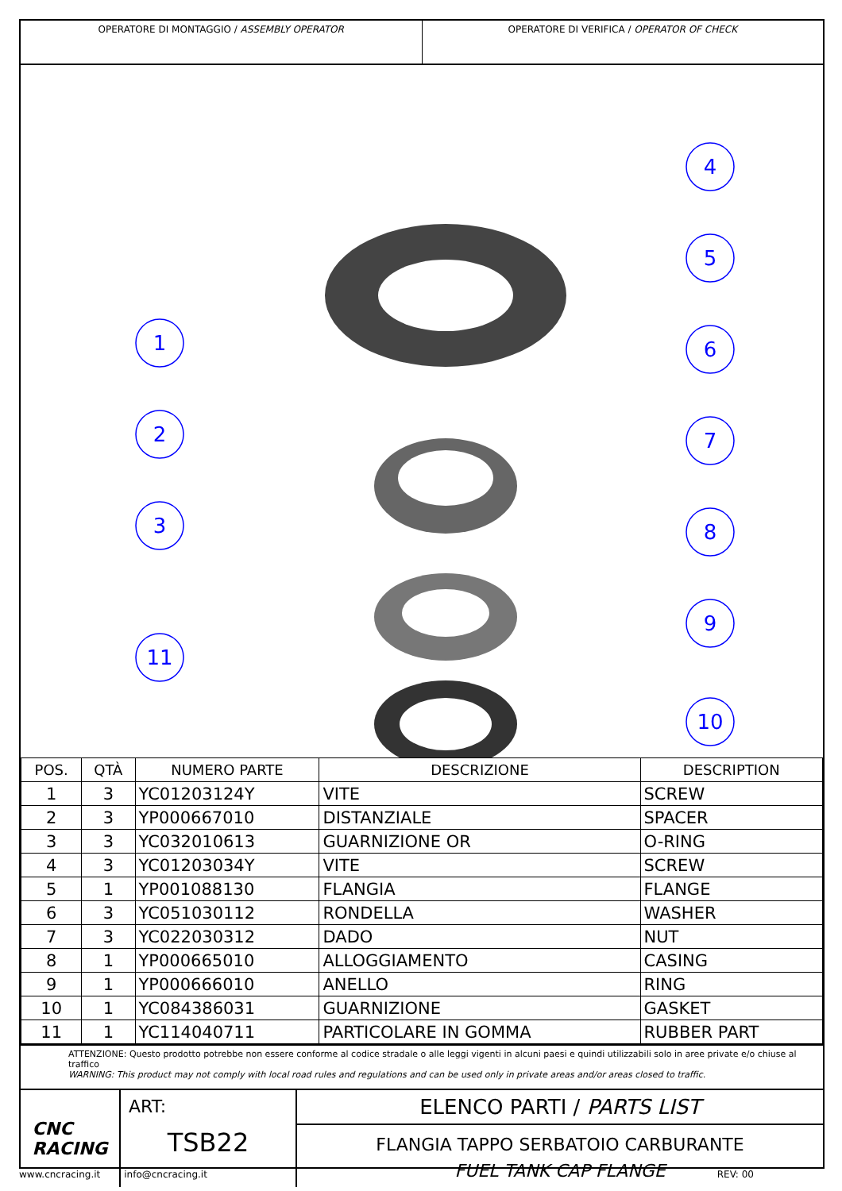OPERATORE DI MONTAGGIO / ASSEMBLY OPERATOR
OPERATORE DI VERIFICA / OPERATOR OF CHECK
1
2
3
11
4
5
6
7
8
9
10
| POS. | QTÀ | NUMERO PARTE | DESCRIZIONE | DESCRIPTION |
| --- | --- | --- | --- | --- |
| 1 | 3 | YC01203124Y | VITE | SCREW |
| 2 | 3 | YP000667010 | DISTANZIALE | SPACER |
| 3 | 3 | YC032010613 | GUARNIZIONE OR | O-RING |
| 4 | 3 | YC01203034Y | VITE | SCREW |
| 5 | 1 | YP001088130 | FLANGIA | FLANGE |
| 6 | 3 | YC051030112 | RONDELLA | WASHER |
| 7 | 3 | YC022030312 | DADO | NUT |
| 8 | 1 | YP000665010 | ALLOGGIAMENTO | CASING |
| 9 | 1 | YP000666010 | ANELLO | RING |
| 10 | 1 | YC084386031 | GUARNIZIONE | GASKET |
| 11 | 1 | YC114040711 | PARTICOLARE IN GOMMA | RUBBER PART |
ATTENZIONE: Questo prodotto potrebbe non essere conforme al codice stradale o alle leggi vigenti in alcuni paesi e quindi utilizzabili solo in aree private e/o chiuse al traffico
WARNING: This product may not comply with local road rules and regulations and can be used only in private areas and/or areas closed to traffic.
CNC
RACING
ART:
TSB22
ELENCO PARTI / PARTS LIST
FLANGIA TAPPO SERBATOIO CARBURANTE
FUEL TANK CAP FLANGE
www.cncracing.it info@cncracing.it REV: 00